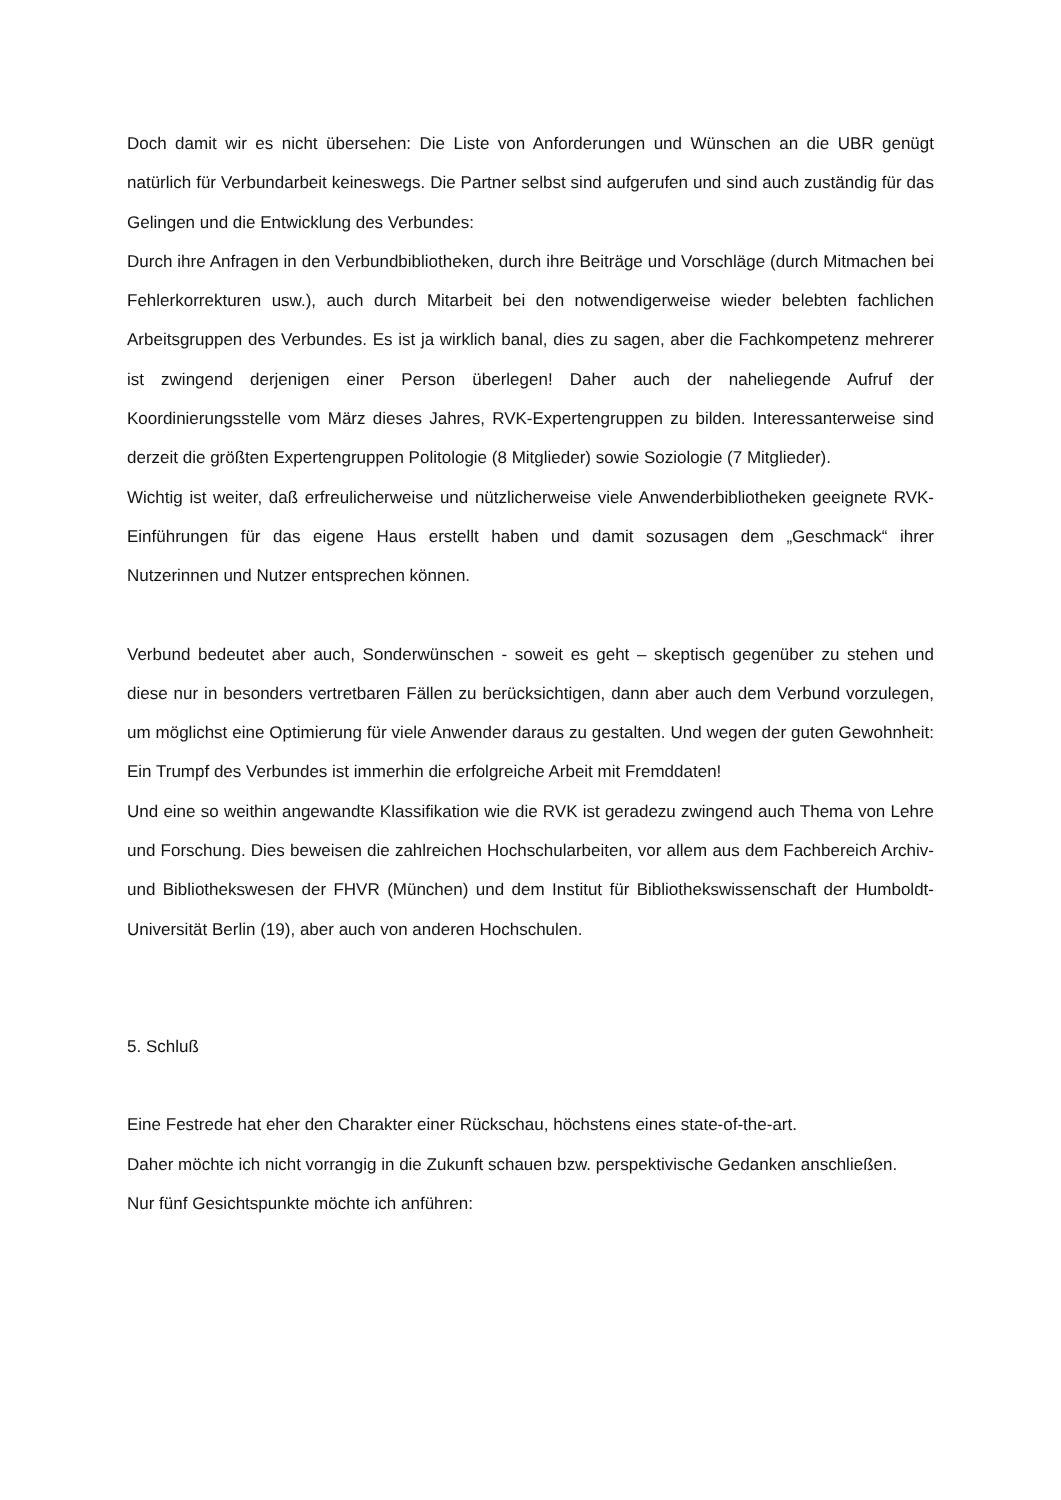Doch damit wir es nicht übersehen: Die Liste von Anforderungen und Wünschen an die UBR genügt natürlich für Verbundarbeit keineswegs. Die Partner selbst sind aufgerufen und sind auch zuständig für das Gelingen und die Entwicklung des Verbundes:
Durch ihre Anfragen in den Verbundbibliotheken, durch ihre Beiträge und Vorschläge (durch Mitmachen bei Fehlerkorrekturen usw.), auch durch Mitarbeit bei den notwendigerweise wieder belebten fachlichen Arbeitsgruppen des Verbundes. Es ist ja wirklich banal, dies zu sagen, aber die Fachkompetenz mehrerer ist zwingend derjenigen einer Person überlegen! Daher auch der naheliegende Aufruf der Koordinierungsstelle vom März dieses Jahres, RVK-Expertengruppen zu bilden. Interessanterweise sind derzeit die größten Expertengruppen Politologie (8 Mitglieder) sowie Soziologie (7 Mitglieder).
Wichtig ist weiter, daß erfreulicherweise und nützlicherweise viele Anwenderbibliotheken geeignete RVK-Einführungen für das eigene Haus erstellt haben und damit sozusagen dem „Geschmack“ ihrer Nutzerinnen und Nutzer entsprechen können.
Verbund bedeutet aber auch, Sonderwünschen - soweit es geht – skeptisch gegenüber zu stehen und diese nur in besonders vertretbaren Fällen zu berücksichtigen, dann aber auch dem Verbund vorzulegen, um möglichst eine Optimierung für viele Anwender daraus zu gestalten. Und wegen der guten Gewohnheit: Ein Trumpf des Verbundes ist immerhin die erfolgreiche Arbeit mit Fremddaten!
Und eine so weithin angewandte Klassifikation wie die RVK ist geradezu zwingend auch Thema von Lehre und Forschung. Dies beweisen die zahlreichen Hochschularbeiten, vor allem aus dem Fachbereich Archiv- und Bibliothekswesen der FHVR (München) und dem Institut für Bibliothekswissenschaft der Humboldt-Universität Berlin (19), aber auch von anderen Hochschulen.
5. Schluß
Eine Festrede hat eher den Charakter einer Rückschau, höchstens eines state-of-the-art.
Daher möchte ich nicht vorrangig in die Zukunft schauen bzw. perspektivische Gedanken anschließen.
Nur fünf Gesichtspunkte möchte ich anführen: